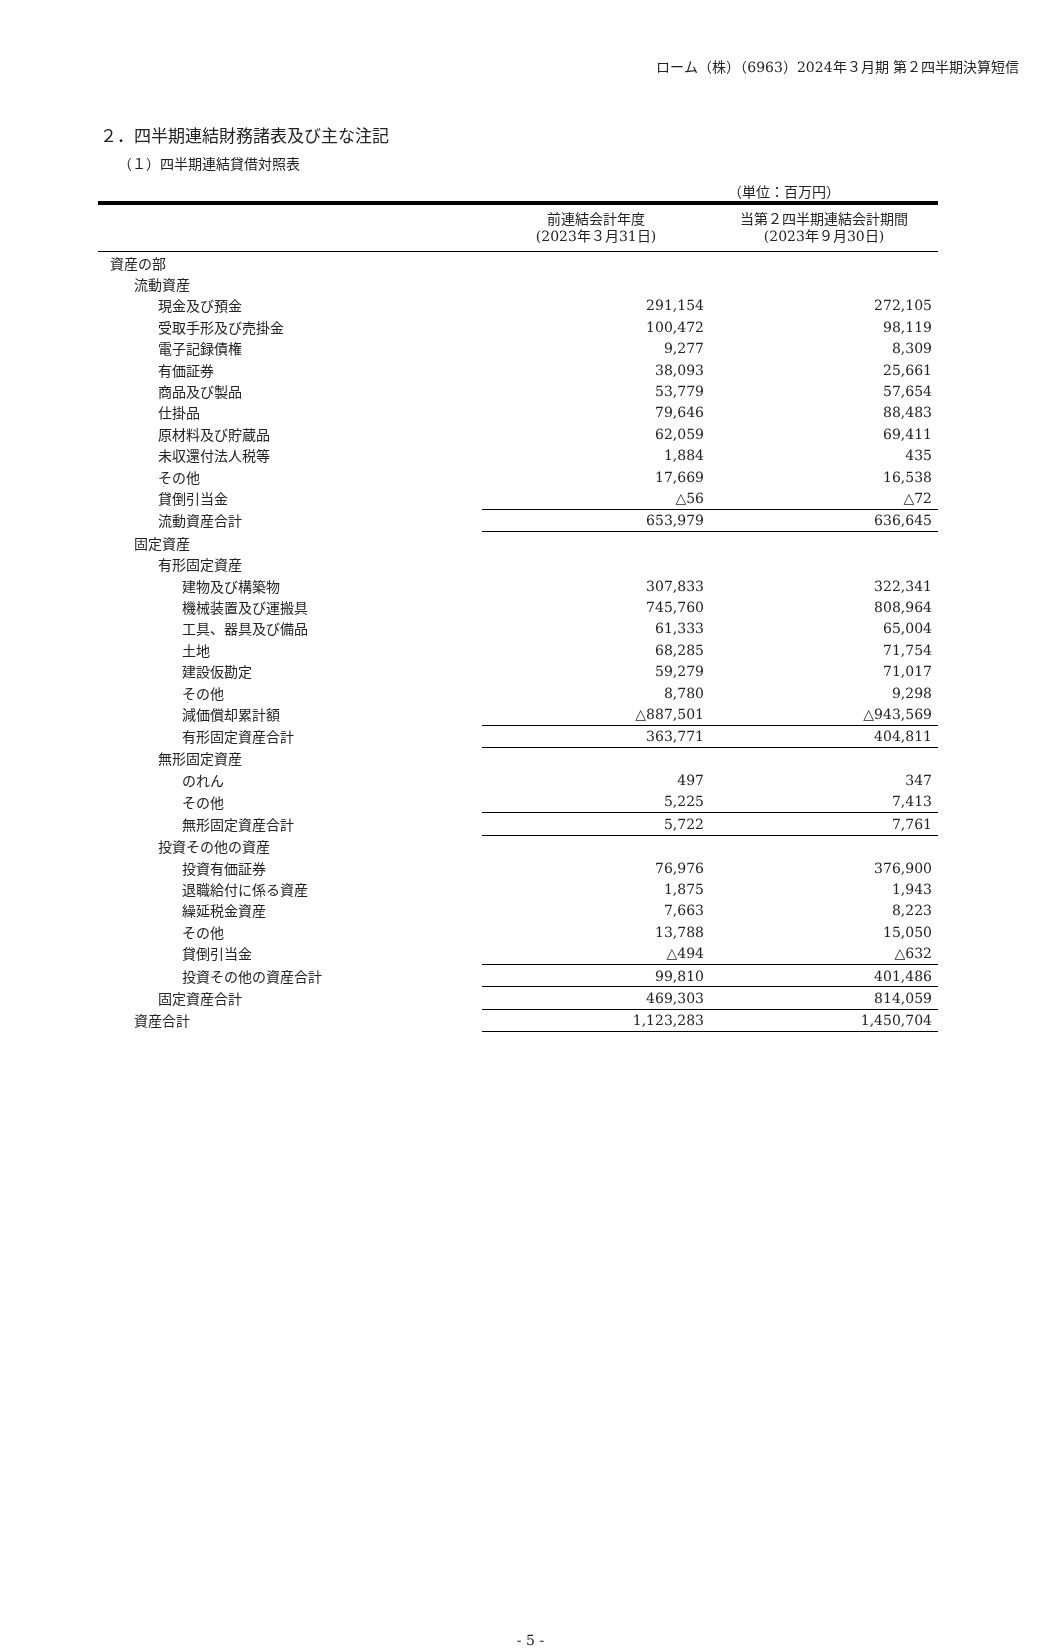ローム（株）（6963）2024年３月期 第２四半期決算短信
２．四半期連結財務諸表及び主な注記
（１）四半期連結貸借対照表
（単位：百万円）
| | 前連結会計年度 (2023年３月31日) | 当第２四半期連結会計期間 (2023年９月30日) |
| --- | --- | --- |
| 資産の部 | | |
| 流動資産 | | |
| 現金及び預金 | 291,154 | 272,105 |
| 受取手形及び売掛金 | 100,472 | 98,119 |
| 電子記録債権 | 9,277 | 8,309 |
| 有価証券 | 38,093 | 25,661 |
| 商品及び製品 | 53,779 | 57,654 |
| 仕掛品 | 79,646 | 88,483 |
| 原材料及び貯蔵品 | 62,059 | 69,411 |
| 未収還付法人税等 | 1,884 | 435 |
| その他 | 17,669 | 16,538 |
| 貸倒引当金 | △56 | △72 |
| 流動資産合計 | 653,979 | 636,645 |
| 固定資産 | | |
| 有形固定資産 | | |
| 建物及び構築物 | 307,833 | 322,341 |
| 機械装置及び運搬具 | 745,760 | 808,964 |
| 工具、器具及び備品 | 61,333 | 65,004 |
| 土地 | 68,285 | 71,754 |
| 建設仮勘定 | 59,279 | 71,017 |
| その他 | 8,780 | 9,298 |
| 減価償却累計額 | △887,501 | △943,569 |
| 有形固定資産合計 | 363,771 | 404,811 |
| 無形固定資産 | | |
| のれん | 497 | 347 |
| その他 | 5,225 | 7,413 |
| 無形固定資産合計 | 5,722 | 7,761 |
| 投資その他の資産 | | |
| 投資有価証券 | 76,976 | 376,900 |
| 退職給付に係る資産 | 1,875 | 1,943 |
| 繰延税金資産 | 7,663 | 8,223 |
| その他 | 13,788 | 15,050 |
| 貸倒引当金 | △494 | △632 |
| 投資その他の資産合計 | 99,810 | 401,486 |
| 固定資産合計 | 469,303 | 814,059 |
| 資産合計 | 1,123,283 | 1,450,704 |
- 5 -